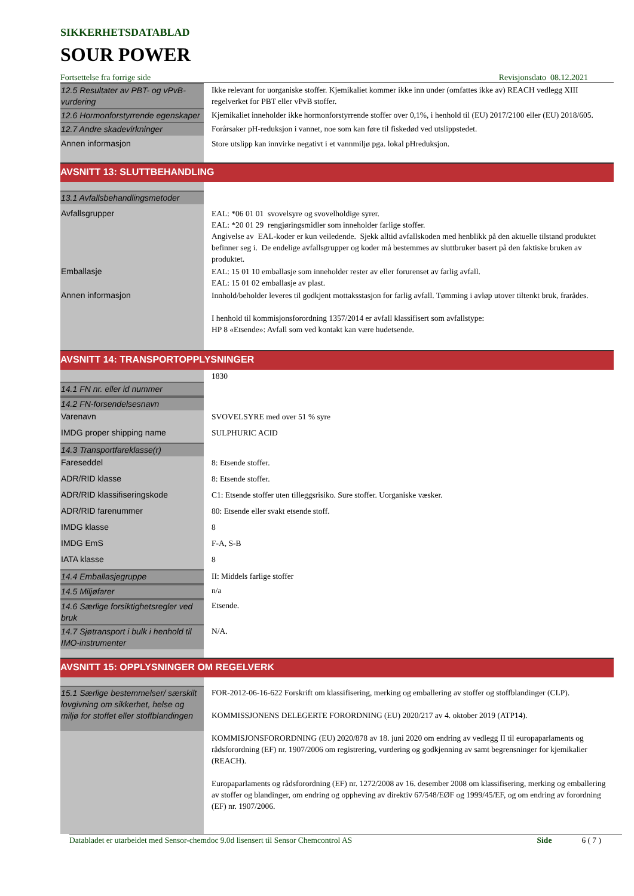SIKKERHETSDATABLAD
SOUR POWER
Fortsettelse fra forrige side Revisjonsdato 08.12.2021
| 12.5 Resultater av PBT- og vPvB-vurdering | Ikke relevant for uorganiske stoffer. Kjemikaliet kommer ikke inn under (omfattes ikke av) REACH vedlegg XIII regelverket for PBT eller vPvB stoffer. |
| 12.6 Hormonforstyrrende egenskaper | Kjemikaliet inneholder ikke hormonforstyrrende stoffer over 0,1%, i henhold til (EU) 2017/2100 eller (EU) 2018/605. |
| 12.7 Andre skadevirkninger | Forårsaker pH-reduksjon i vannet, noe som kan føre til fiskedød ved utslippstedet. |
| Annen informasjon | Store utslipp kan innvirke negativt i et vannmiljø pga. lokal pHreduksjon. |
| AVSNITT 13: SLUTTBEHANDLING | |
| 13.1 Avfallsbehandlingsmetoder | |
| Avfallsgrupper | EAL: *06 01 01 svovelsyre og svovelholdige syrer. EAL: *20 01 29 rengjøringsmidler som inneholder farlige stoffer. Angivelse av EAL-koder er kun veiledende. Sjekk alltid avfallskoden med henblikk på den aktuelle tilstand produktet befinner seg i. De endelige avfallsgrupper og koder må bestemmes av sluttbruker basert på den faktiske bruken av produktet. |
| Emballasje | EAL: 15 01 10 emballasje som inneholder rester av eller forurenset av farlig avfall. EAL: 15 01 02 emballasje av plast. |
| Annen informasjon | Innhold/beholder leveres til godkjent mottaksstasjon for farlig avfall. Tømming i avløp utover tiltenkt bruk, frarådes. I henhold til kommisjonsforordning 1357/2014 er avfall klassifisert som avfallstype: HP 8 «Etsende»: Avfall som ved kontakt kan være hudetsende. |
| AVSNITT 14: TRANSPORTOPPLYSNINGER | |
| | 1830 |
| 14.1 FN nr. eller id nummer | |
| 14.2 FN-forsendelsesnavn | |
| Varenavn | SVOVELSYRE med over 51 % syre |
| IMDG proper shipping name | SULPHURIC ACID |
| 14.3 Transportfareklasse(r) | |
| Fareseddel | 8: Etsende stoffer. |
| ADR/RID klasse | 8: Etsende stoffer. |
| ADR/RID klassifiseringskode | C1: Etsende stoffer uten tilleggsrisiko. Sure stoffer. Uorganiske væsker. |
| ADR/RID farenummer | 80: Etsende eller svakt etsende stoff. |
| IMDG klasse | 8 |
| IMDG EmS | F-A, S-B |
| IATA klasse | 8 |
| 14.4 Emballasjegruppe | II: Middels farlige stoffer |
| 14.5 Miljøfarer | n/a |
| 14.6 Særlige forsiktighetsregler ved bruk | Etsende. |
| 14.7 Sjøtransport i bulk i henhold til IMO-instrumenter | N/A. |
| AVSNITT 15: OPPLYSNINGER OM REGELVERK | |
| 15.1 Særlige bestemmelser/ særskilt lovgivning om sikkerhet, helse og miljø for stoffet eller stoffblandingen | FOR-2012-06-16-622 Forskrift om klassifisering, merking og emballering av stoffer og stoffblandinger (CLP). KOMMISSJONENS DELEGERTE FORORDNING (EU) 2020/217 av 4. oktober 2019 (ATP14). KOMMISJONSFORORDNING (EU) 2020/878 av 18. juni 2020 om endring av vedlegg II til europaparlaments og rådsforordning (EF) nr. 1907/2006 om registrering, vurdering og godkjenning av samt begrensninger for kjemikalier (REACH). Europaparlaments og rådsforordning (EF) nr. 1272/2008 av 16. desember 2008 om klassifisering, merking og emballering av stoffer og blandinger, om endring og oppheving av direktiv 67/548/EØF og 1999/45/EF, og om endring av forordning (EF) nr. 1907/2006. |
Databladet er utarbeidet med Sensor-chemdoc 9.0d lisensert til Sensor Chemcontrol AS Side 6 ( 7 )